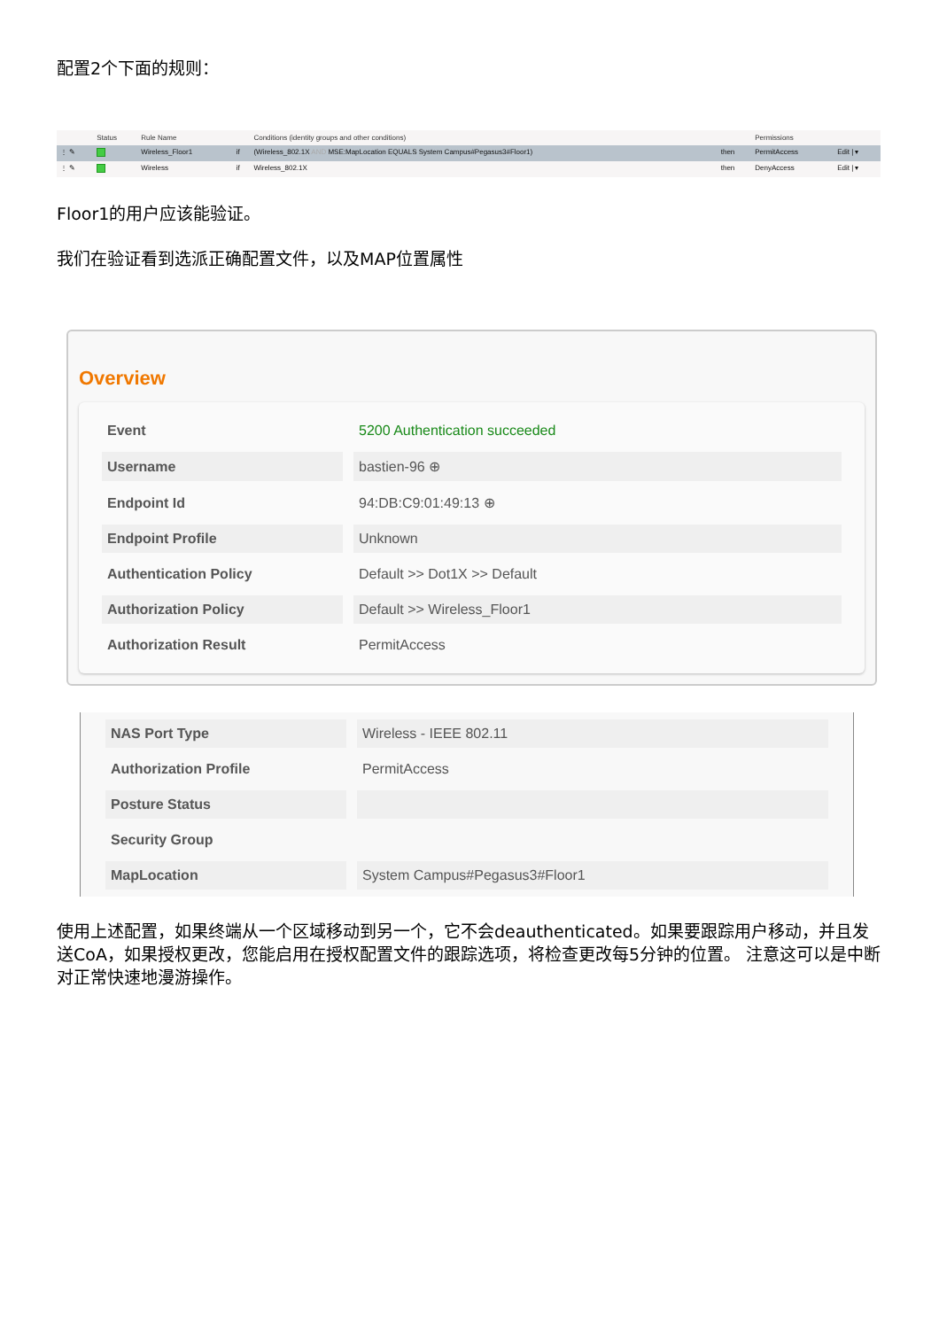配置2个下面的规则：
| | Status | Rule Name | | Conditions (identity groups and other conditions) | | Permissions | |
| --- | --- | --- | --- | --- | --- | --- | --- |
| ⋮ ✎ | | Wireless_Floor1 | if | (Wireless_802.1X AND MSE:MapLocation EQUALS System Campus#Pegasus3#Floor1) | then | PermitAccess | Edit / ▾ |
| ⋮ ✎ | | Wireless | if | Wireless_802.1X | then | DenyAccess | Edit / ▾ |
Floor1的用户应该能验证。
我们在验证看到选派正确配置文件，以及MAP位置属性
Overview
| Event | 5200 Authentication succeeded |
| Username | bastien-96 ⊕ |
| Endpoint Id | 94:DB:C9:01:49:13 ⊕ |
| Endpoint Profile | Unknown |
| Authentication Policy | Default >> Dot1X >> Default |
| Authorization Policy | Default >> Wireless_Floor1 |
| Authorization Result | PermitAccess |
| NAS Port Type | Wireless - IEEE 802.11 |
| Authorization Profile | PermitAccess |
| Posture Status | |
| Security Group | |
| MapLocation | System Campus#Pegasus3#Floor1 |
使用上述配置，如果终端从一个区域移动到另一个，它不会deauthenticated。如果要跟踪用户移动，并且发送CoA，如果授权更改，您能启用在授权配置文件的跟踪选项，将检查更改每5分钟的位置。 注意这可以是中断对正常快速地漫游操作。